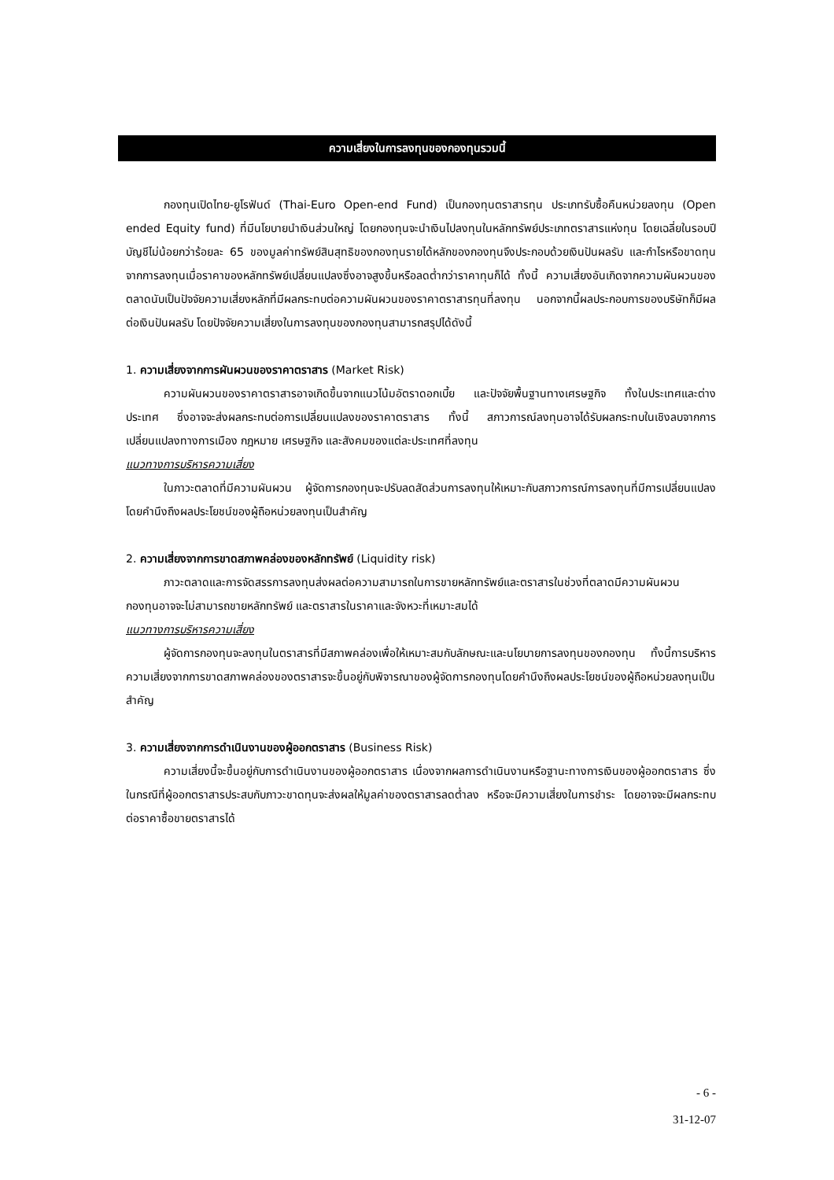ความเสี่ยงในการลงทุนของกองทุนรวมนี้
กองทุนเปิดไทย-ยูโรฟันด์ (Thai-Euro Open-end Fund) เป็นกองทุนตราสารทุน ประเภทรับซื้อคืนหน่วยลงทุน (Open ended Equity fund) ที่มีนโยบายนำเงินส่วนใหญ่ โดยกองทุนจะนำเงินไปลงทุนในหลักทรัพย์ประเภทตราสารแห่งทุน โดยเฉลี่ยในรอบปีบัญชีไม่น้อยกว่าร้อยละ 65 ของมูลค่าทรัพย์สินสุทธิของกองทุนรายได้หลักของกองทุนจึงประกอบด้วยเงินปันผลรับ และกำไรหรือขาดทุนจากการลงทุนเมื่อราคาของหลักทรัพย์เปลี่ยนแปลงซึ่งอาจสูงขึ้นหรือลดต่ำกว่าราคาทุนก็ได้ ทั้งนี้ ความเสี่ยงอันเกิดจากความผันผวนของตลาดนับเป็นปัจจัยความเสี่ยงหลักที่มีผลกระทบต่อความผันผวนของราคาตราสารทุนที่ลงทุน นอกจากนี้ผลประกอบการของบริษัทก็มีผลต่อเงินปันผลรับ โดยปัจจัยความเสี่ยงในการลงทุนของกองทุนสามารถสรุปได้ดังนี้
1. ความเสี่ยงจากการผันผวนของราคาตราสาร (Market Risk)
ความผันผวนของราคาตราสารอาจเกิดขึ้นจากแนวโน้มอัตราดอกเบี้ย และปัจจัยพื้นฐานทางเศรษฐกิจ ทั้งในประเทศและต่างประเทศ ซึ่งอาจจะส่งผลกระทบต่อการเปลี่ยนแปลงของราคาตราสาร ทั้งนี้ สภาวการณ์ลงทุนอาจได้รับผลกระทบในเชิงลบจากการเปลี่ยนแปลงทางการเมือง กฎหมาย เศรษฐกิจ และสังคมของแต่ละประเทศที่ลงทุน
แนวทางการบริหารความเสี่ยง
ในภาวะตลาดที่มีความผันผวน ผู้จัดการกองทุนจะปรับลดสัดส่วนการลงทุนให้เหมาะกับสภาวการณ์การลงทุนที่มีการเปลี่ยนแปลง โดยคำนึงถึงผลประโยชน์ของผู้ถือหน่วยลงทุนเป็นสำคัญ
2. ความเสี่ยงจากการขาดสภาพคล่องของหลักทรัพย์ (Liquidity risk)
ภาวะตลาดและการจัดสรรการลงทุนส่งผลต่อความสามารถในการขายหลักทรัพย์และตราสารในช่วงที่ตลาดมีความผันผวน กองทุนอาจจะไม่สามารถขายหลักทรัพย์ และตราสารในราคาและจังหวะที่เหมาะสมได้
แนวทางการบริหารความเสี่ยง
ผู้จัดการกองทุนจะลงทุนในตราสารที่มีสภาพคล่องเพื่อให้เหมาะสมกับลักษณะและนโยบายการลงทุนของกองทุน ทั้งนี้การบริหารความเสี่ยงจากการขาดสภาพคล่องของตราสารจะขึ้นอยู่กับพิจารณาของผู้จัดการกองทุนโดยคำนึงถึงผลประโยชน์ของผู้ถือหน่วยลงทุนเป็นสำคัญ
3. ความเสี่ยงจากการดำเนินงานของผู้ออกตราสาร (Business Risk)
ความเสี่ยงนี้จะขึ้นอยู่กับการดำเนินงานของผู้ออกตราสาร เนื่องจากผลการดำเนินงานหรือฐานะทางการเงินของผู้ออกตราสาร ซึ่งในกรณีที่ผู้ออกตราสารประสบกับภาวะขาดทุนจะส่งผลให้มูลค่าของตราสารลดต่ำลง หรือจะมีความเสี่ยงในการชำระ โดยอาจจะมีผลกระทบต่อราคาซื้อขายตราสารได้
- 6 -
31-12-07